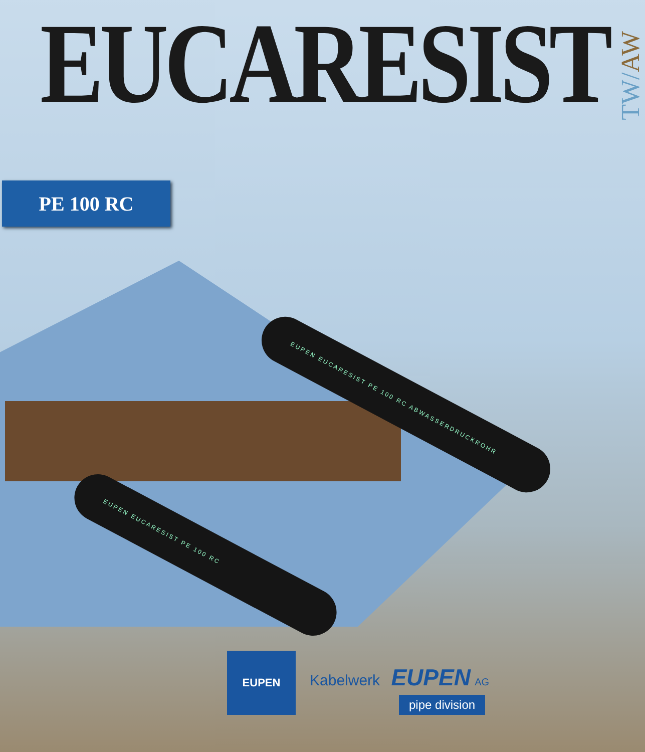EUCARESIST
TW/AW
PE 100 RC
EUPEN EUCARESIST PE 100 RC ABWASSERDRUCKROHR
EUPEN EUCARESIST PE 100 RC
EUPEN
Kabelwerk EUPEN AG
pipe division